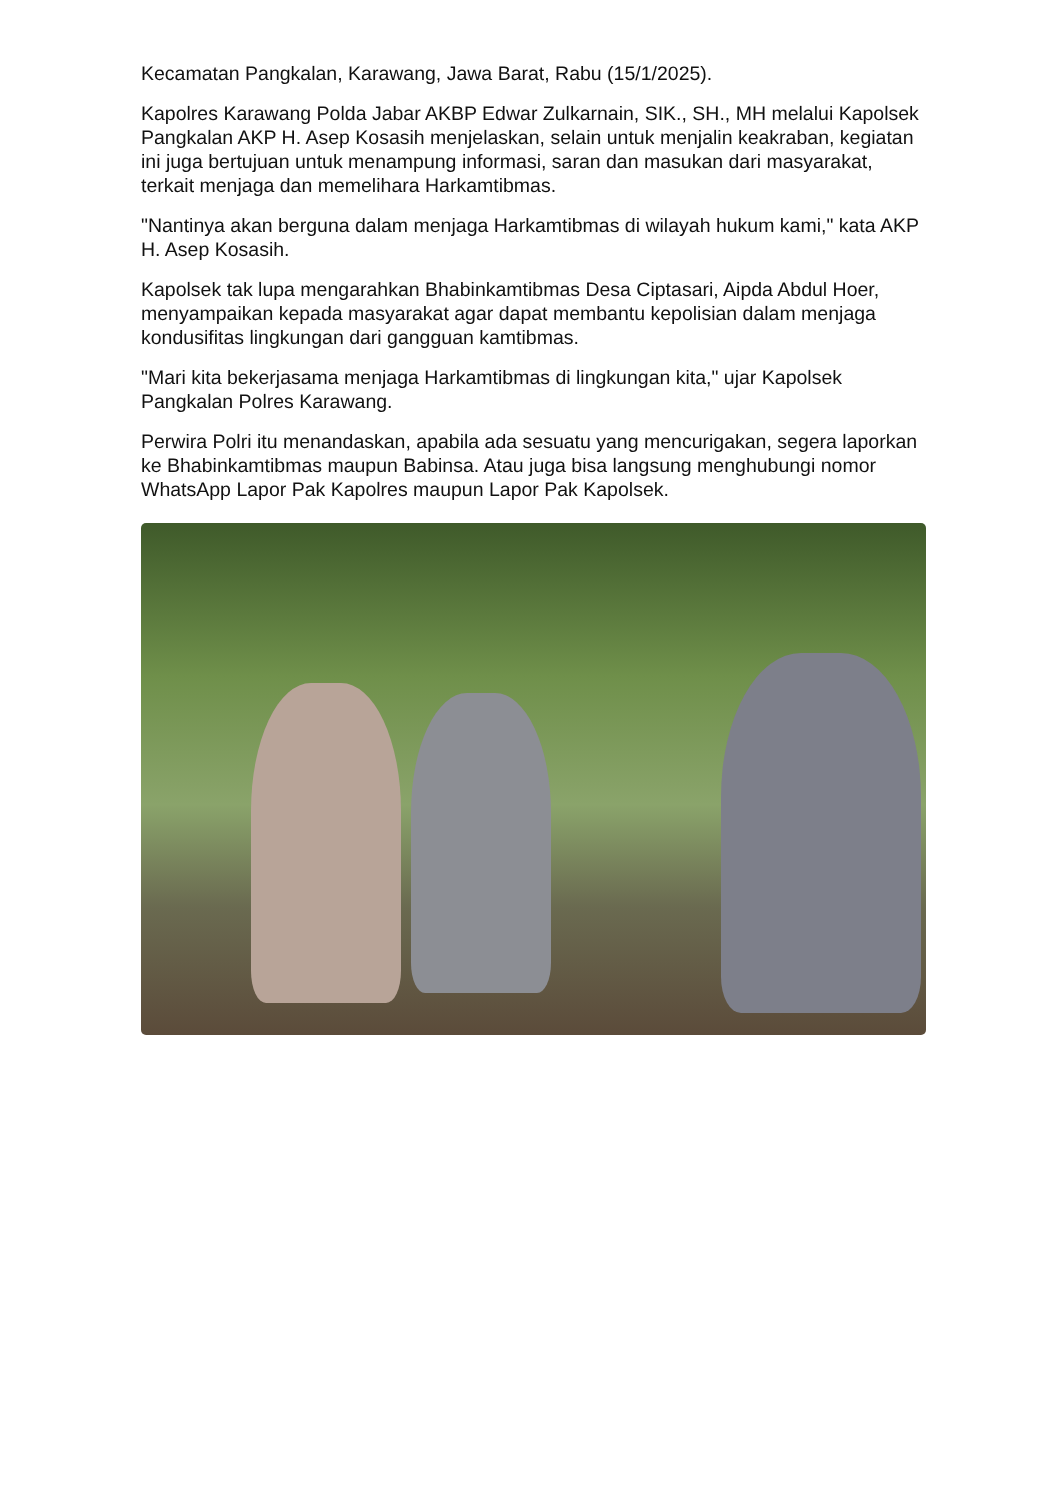Kecamatan Pangkalan, Karawang, Jawa Barat, Rabu (15/1/2025).
Kapolres Karawang Polda Jabar AKBP Edwar Zulkarnain, SIK., SH., MH melalui Kapolsek Pangkalan AKP H. Asep Kosasih menjelaskan, selain untuk menjalin keakraban, kegiatan ini juga bertujuan untuk menampung informasi, saran dan masukan dari masyarakat, terkait menjaga dan memelihara Harkamtibmas.
"Nantinya akan berguna dalam menjaga Harkamtibmas di wilayah hukum kami," kata AKP H. Asep Kosasih.
Kapolsek tak lupa mengarahkan Bhabinkamtibmas Desa Ciptasari, Aipda Abdul Hoer, menyampaikan kepada masyarakat agar dapat membantu kepolisian dalam menjaga kondusifitas lingkungan dari gangguan kamtibmas.
"Mari kita bekerjasama menjaga Harkamtibmas di lingkungan kita," ujar Kapolsek Pangkalan Polres Karawang.
Perwira Polri itu menandaskan, apabila ada sesuatu yang mencurigakan, segera laporkan ke Bhabinkamtibmas maupun Babinsa. Atau juga bisa langsung menghubungi nomor WhatsApp Lapor Pak Kapolres maupun Lapor Pak Kapolsek.